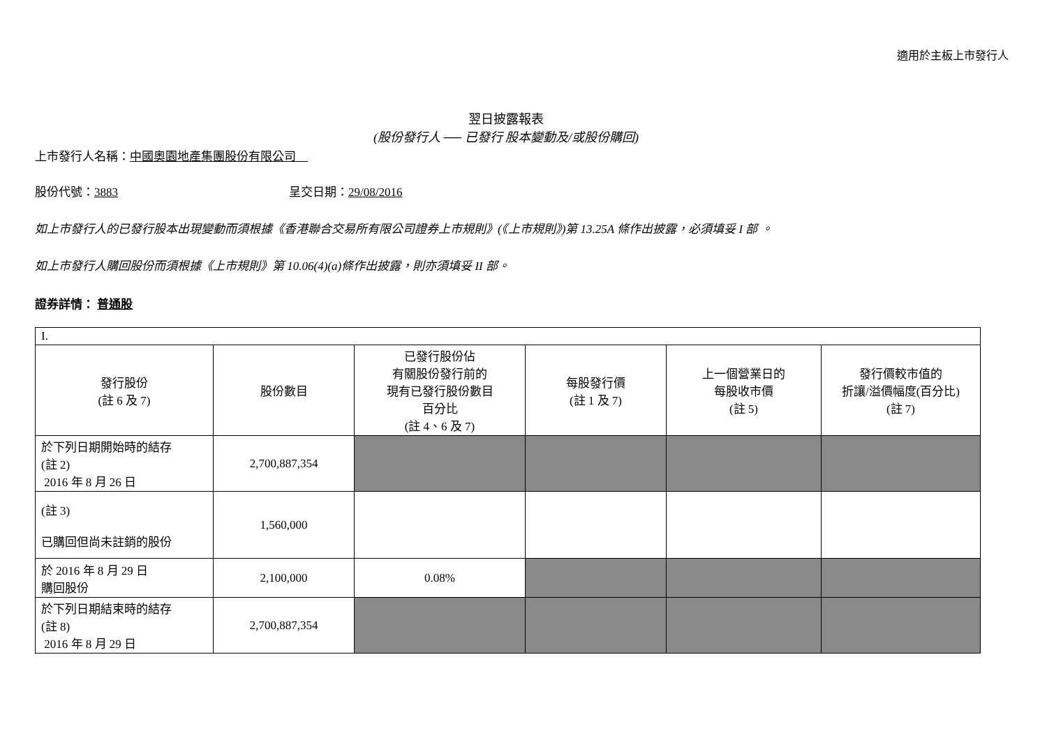適用於主板上市發行人
翌日披露報表
(股份發行人 ── 已發行 股本變動及/或股份購回)
上市發行人名稱：中國奧園地產集團股份有限公司　
股份代號：3883 呈交日期：29/08/2016
如上市發行人的已發行股本出現變動而須根據《香港聯合交易所有限公司證券上市規則》(《上市規則》)第 13.25A 條作出披露，必須填妥 I 部 。
如上市發行人購回股份而須根據《上市規則》第 10.06(4)(a)條作出披露，則亦須填妥 II 部。
證券詳情： 普通股
| I. | | | | | |
| 發行股份 (註 6 及 7) | 股份數目 | 已發行股份佔 有關股份發行前的 現有已發行股份數目 百分比 (註 4、6 及 7) | 每股發行價 (註 1 及 7) | 上一個營業日的 每股收市價 (註 5) | 發行價較市值的 折讓/溢價幅度(百分比) (註 7) |
| 於下列日期開始時的結存 (註 2) 2016 年 8 月 26 日 | 2,700,887,354 | | | | |
| (註 3) 已購回但尚未註銷的股份 | 1,560,000 | | | | |
| 於 2016 年 8 月 29 日 購回股份 | 2,100,000 | 0.08% | | | |
| 於下列日期結束時的結存 (註 8) 2016 年 8 月 29 日 | 2,700,887,354 | | | | |